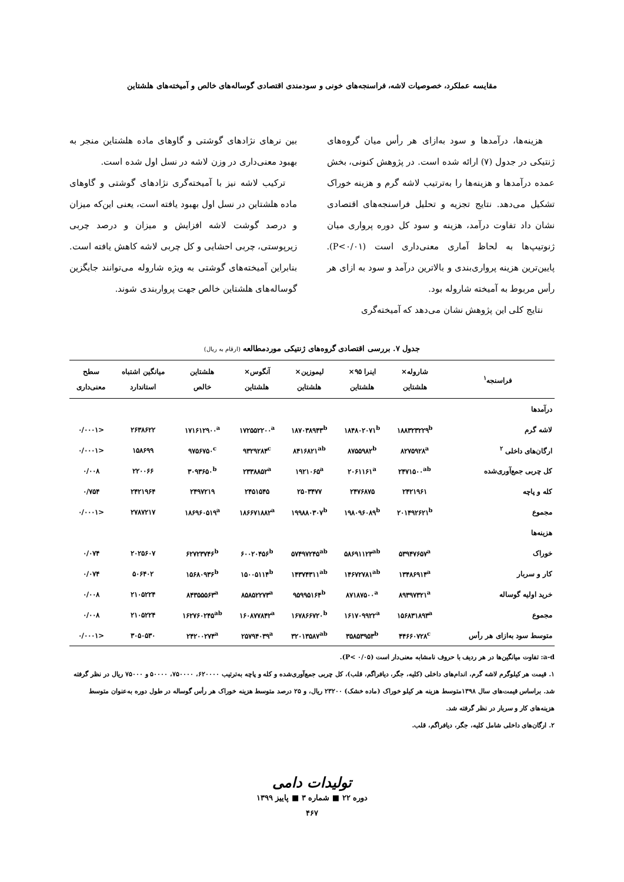مقایسه عملکرد، خصوصیات لاشه، فراسنجه‌های خونی و سودمندی اقتصادی گوساله‌های خالص و آمیخته‌های هلشتاین
هزینه‌ها، درآمدها و سود به‌ازای هر رأس میان گروه‌های ژنتیکی در جدول (۷) ارائه شده است. در پژوهش کنونی، بخش عمده درآمدها و هزینه‌ها را به‌ترتیب لاشه گرم و هزینه خوراک تشکیل می‌دهد. نتایج تجزیه و تحلیل فراسنجه‌های اقتصادی نشان داد تفاوت درآمد، هزینه و سود کل دوره پرواری میان ژنوتیپ‌ها به لحاظ آماری معنی‌داری است (P<۰/۰۱). پایین‌ترین هزینه پرواری‌بندی و بالاترین درآمد و سود به ازای هر رأس مربوط به آمیخته شاروله بود.
نتایج کلی این پژوهش نشان می‌دهد که آمیخته‌گری
بین نرهای نژادهای گوشتی و گاوهای ماده هلشتاین منجر به بهبود معنی‌داری در وزن لاشه در نسل اول شده است.
ترکیب لاشه نیز با آمیخته‌گری نژادهای گوشتی و گاوهای ماده هلشتاین در نسل اول بهبود یافته است، یعنی این‌که میزان و درصد گوشت لاشه افزایش و میزان و درصد چربی زیرپوستی، چربی احشایی و کل چربی لاشه کاهش یافته است. بنابراین آمیخته‌های گوشتی به ویژه شاروله می‌توانند جایگزین گوساله‌های هلشتاین خالص جهت پرواربندی شوند.
جدول ۷. بررسی اقتصادی گروه‌های ژنتیکی موردمطالعه (ارقام به ریال)
| فراسنجه<sup>۱</sup> | شاروله× هلشتاین | اینرا ۹۵× هلشتاین | لیموزین× هلشتاین | آنگوس× هلشتاین | هلشتاین خالص | میانگین اشتباه استاندارد | سطح معنی‌داری |
| --- | --- | --- | --- | --- | --- | --- | --- |
| درآمدها | | | | | | | |
| لاشه گرم | ۱۸۸۳۲۳۲۲۹<sup>b</sup> | ۱۸۴۸۰۲۰۷۱<sup>b</sup> | ۱۸۷۰۳۸۹۴۳<sup>b</sup> | ۱۷۲۵۵۲۲۰۰<sup>a</sup> | ۱۷۱۶۱۲۹۰۰<sup>a</sup> | ۲۶۳۸۶۲۲ | <۰/۰۰۰۱ |
| ارگان‌های داخلی <sup>۲</sup> | ۸۲۷۵۹۲۸<sup>a</sup> | ۸۷۵۵۹۸۲<sup>b</sup> | ۸۴۱۶۸۲۱<sup>ab</sup> | ۹۳۲۹۲۸۴<sup>c</sup> | ۹۷۵۶۷۵۰<sup>c</sup> | ۱۵۸۶۹۹ | <۰/۰۰۰۱ |
| کل چربی جمع‌آوری‌شده | ۲۴۷۱۵۰۰<sup>ab</sup> | ۲۰۶۱۱۶۱<sup>a</sup> | ۱۹۲۱۰۶۵<sup>a</sup> | ۲۳۳۸۸۵۲<sup>a</sup> | ۳۰۹۳۶۵۰<sup>b</sup> | ۲۲۰۰۶۶ | ۰/۰۰۸ |
| کله و پاچه | ۲۴۲۱۹۶۱ | ۲۴۷۶۸۷۵ | ۲۵۰۳۴۷۷ | ۲۴۵۱۵۴۵ | ۲۴۹۷۲۱۹ | ۲۴۲۱۹۶۴ | ۰/۷۵۴ |
| مجموع | ۲۰۱۴۹۲۶۲۱<sup>b</sup> | ۱۹۸۰۹۶۰۸۹<sup>b</sup> | ۱۹۹۸۸۰۳۰۷<sup>b</sup> | ۱۸۶۶۷۱۸۸۲<sup>a</sup> | ۱۸۶۹۶۰۵۱۹<sup>a</sup> | ۲۷۸۷۲۱۷ | <۰/۰۰۰۱ |
| هزینه‌ها | | | | | | | |
| خوراک | ۵۳۹۴۷۶۵۷<sup>a</sup> | ۵۸۶۹۱۱۲۳<sup>ab</sup> | ۵۷۴۹۷۲۴۵<sup>ab</sup> | ۶۰۰۲۰۴۵۶<sup>b</sup> | ۶۲۷۲۳۷۴۶<sup>b</sup> | ۲۰۲۵۶۰۷ | ۰/۰۷۴ |
| کار و سربار | ۱۳۴۸۶۹۱۴<sup>a</sup> | ۱۴۶۷۲۷۸۱<sup>ab</sup> | ۱۴۳۷۴۳۱۱<sup>ab</sup> | ۱۵۰۰۵۱۱۴<sup>b</sup> | ۱۵۶۸۰۹۳۶<sup>b</sup> | ۵۰۶۴۰۲ | ۰/۰۷۴ |
| خرید اولیه گوساله | ۸۹۳۹۷۳۲۱<sup>a</sup> | ۸۷۱۸۷۵۰۰<sup>a</sup> | ۹۵۹۹۵۱۶۴<sup>b</sup> | ۸۵۸۵۲۲۷۳<sup>a</sup> | ۸۴۳۵۵۵۶۳<sup>a</sup> | ۲۱۰۵۲۲۴ | ۰/۰۰۸ |
| مجموع | ۱۵۶۸۳۱۸۹۳<sup>a</sup> | ۱۶۱۷۰۹۹۲۲<sup>a</sup> | ۱۶۷۸۶۶۷۲۰<sup>b</sup> | ۱۶۰۸۷۷۸۴۲<sup>a</sup> | ۱۶۲۷۶۰۲۴۵<sup>ab</sup> | ۲۱۰۵۲۲۴ | ۰/۰۰۸ |
| متوسط سود به‌ازای هر رأس | ۴۴۶۶۰۷۲۸<sup>c</sup> | ۳۵۸۵۳۹۵۳<sup>b</sup> | ۳۲۰۱۳۵۸۷<sup>ab</sup> | ۲۵۷۹۴۰۳۹<sup>a</sup> | ۲۴۲۰۰۲۷۴<sup>a</sup> | ۳۰۵۰۵۳۰ | <۰/۰۰۰۱ |
a-d: تفاوت میانگین‌ها در هر ردیف با حروف نامشابه معنی‌دار است (P< ۰/۰۵).
۱. قیمت هر کیلوگرم لاشه گرم، اندام‌های داخلی (کلیه، جگر، دیافراگم، قلب)، کل چربی جمع‌آوری‌شده و کله و پاچه به‌ترتیب ۶۲۰۰۰۰، ۷۵۰۰۰۰، ۵۰۰۰۰ و ۷۵۰۰۰ ریال در نظر گرفته شد. براساس قیمت‌های سال ۱۳۹۸متوسط هزینه هر کیلو خوراک (ماده خشک) ۲۳۲۰۰ ریال، و ۲۵ درصد متوسط هزینه خوراک هر رأس گوساله در طول دوره به‌عنوان متوسط هزینه‌های کار و سربار در نظر گرفته شد.
۲. ارگان‌های داخلی شامل کلیه، جگر، دیافراگم، قلب.
تولیدات دامی
دوره ۲۲ ■ شماره ۳ ■ پاییز ۱۳۹۹
۴۶۷